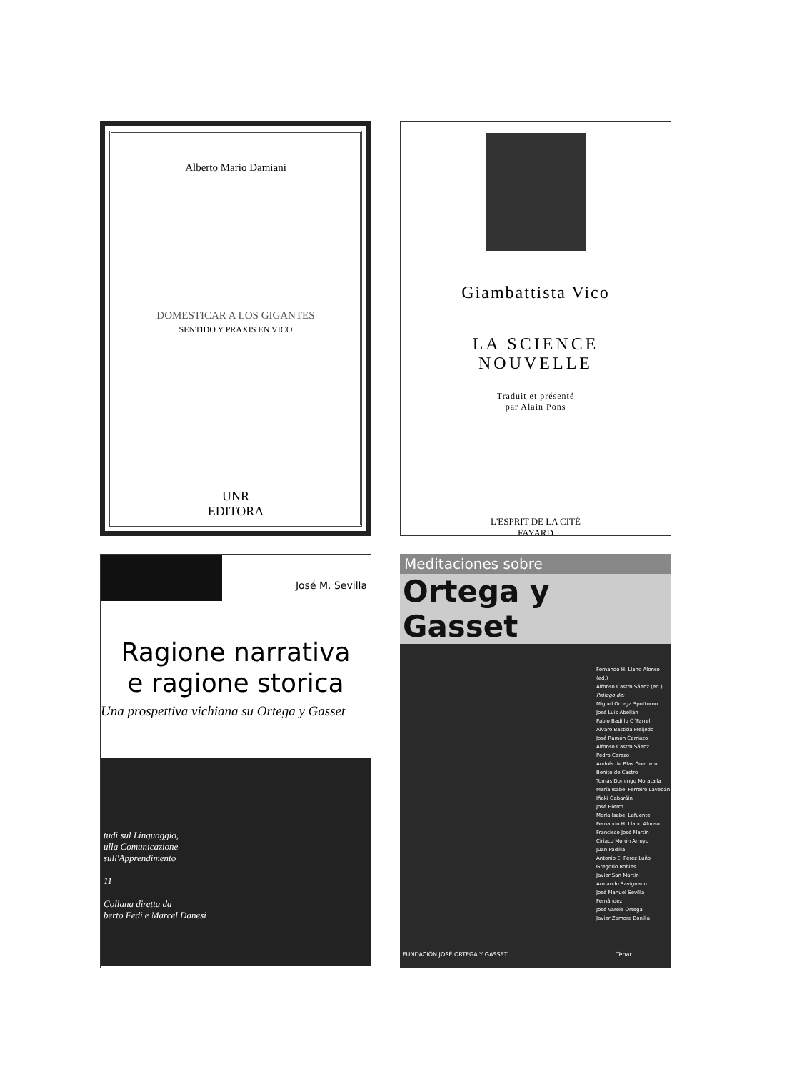Alberto Mario Damiani
DOMESTICAR A LOS GIGANTES
SENTIDO Y PRAXIS EN VICO
UNR
EDITORA
Giambattista Vico
LA SCIENCE
NOUVELLE
Traduit et présenté
par Alain Pons
L'ESPRIT DE LA CITÉ
FAYARD
José M. Sevilla
Ragione narrativa
e ragione storica
Una prospettiva vichiana su Ortega y Gasset
tudi sul Linguaggio,
ulla Comunicazione
sull'Apprendimento
11
Collana diretta da
berto Fedi e Marcel Danesi
Meditaciones sobre
Ortega y Gasset
Fernando H. Llano Alonso (ed.)
Alfonso Castro Sáenz (ed.)
Prólogo de:
Miguel Ortega Spottorno
José Luis Abellán
Pablo Badillo O´Farrell
Álvaro Bastida Freijedo
José Ramón Carriazo
Alfonso Castro Sáenz
Pedro Cerezo
Andrés de Blas Guerrero
Benito de Castro
Tomás Domingo Moratalla
María Isabel Ferreiro Lavedán
Iñaki Gabaráin
José Hierro
María Isabel Lafuente
Fernando H. Llano Alonso
Francisco José Martín
Ciriaco Morón Arroyo
Juan Padilla
Antonio E. Pérez Luño
Gregorio Robles
Javier San Martín
Armando Savignano
José Manuel Sevilla Fernández
José Varela Ortega
Javier Zamora Bonilla
FUNDACIÓN JOSÉ ORTEGA Y GASSET Tébar